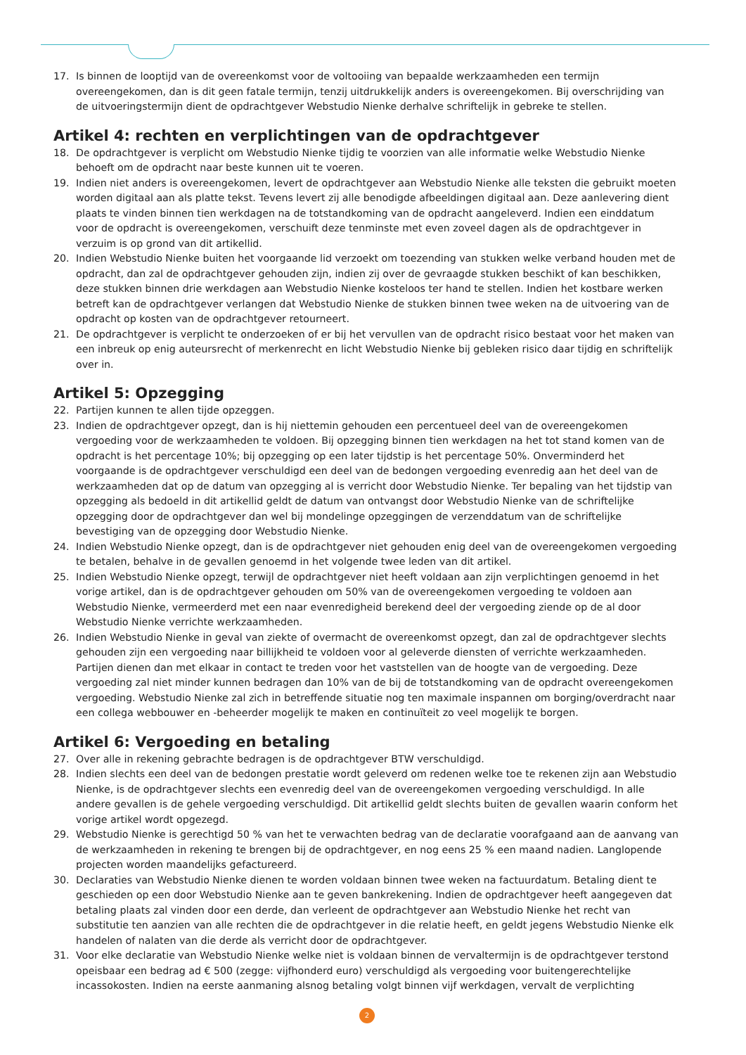17. Is binnen de looptijd van de overeenkomst voor de voltooiing van bepaalde werkzaamheden een termijn overeengekomen, dan is dit geen fatale termijn, tenzij uitdrukkelijk anders is overeengekomen. Bij overschrijding van de uitvoeringstermijn dient de opdrachtgever Webstudio Nienke derhalve schriftelijk in gebreke te stellen.
Artikel 4: rechten en verplichtingen van de opdrachtgever
18. De opdrachtgever is verplicht om Webstudio Nienke tijdig te voorzien van alle informatie welke Webstudio Nienke behoeft om de opdracht naar beste kunnen uit te voeren.
19. Indien niet anders is overeengekomen, levert de opdrachtgever aan Webstudio Nienke alle teksten die gebruikt moeten worden digitaal aan als platte tekst. Tevens levert zij alle benodigde afbeeldingen digitaal aan. Deze aanlevering dient plaats te vinden binnen tien werkdagen na de totstandkoming van de opdracht aangeleverd. Indien een einddatum voor de opdracht is overeengekomen, verschuift deze tenminste met even zoveel dagen als de opdrachtgever in verzuim is op grond van dit artikellid.
20. Indien Webstudio Nienke buiten het voorgaande lid verzoekt om toezending van stukken welke verband houden met de opdracht, dan zal de opdrachtgever gehouden zijn, indien zij over de gevraagde stukken beschikt of kan beschikken, deze stukken binnen drie werkdagen aan Webstudio Nienke kosteloos ter hand te stellen. Indien het kostbare werken betreft kan de opdrachtgever verlangen dat Webstudio Nienke de stukken binnen twee weken na de uitvoering van de opdracht op kosten van de opdrachtgever retourneert.
21. De opdrachtgever is verplicht te onderzoeken of er bij het vervullen van de opdracht risico bestaat voor het maken van een inbreuk op enig auteursrecht of merkenrecht en licht Webstudio Nienke bij gebleken risico daar tijdig en schriftelijk over in.
Artikel 5: Opzegging
22. Partijen kunnen te allen tijde opzeggen.
23. Indien de opdrachtgever opzegt, dan is hij niettemin gehouden een percentueel deel van de overeengekomen vergoeding voor de werkzaamheden te voldoen. Bij opzegging binnen tien werkdagen na het tot stand komen van de opdracht is het percentage 10%; bij opzegging op een later tijdstip is het percentage 50%. Onverminderd het voorgaande is de opdrachtgever verschuldigd een deel van de bedongen vergoeding evenredig aan het deel van de werkzaamheden dat op de datum van opzegging al is verricht door Webstudio Nienke. Ter bepaling van het tijdstip van opzegging als bedoeld in dit artikellid geldt de datum van ontvangst door Webstudio Nienke van de schriftelijke opzegging door de opdrachtgever dan wel bij mondelinge opzeggingen de verzenddatum van de schriftelijke bevestiging van de opzegging door Webstudio Nienke.
24. Indien Webstudio Nienke opzegt, dan is de opdrachtgever niet gehouden enig deel van de overeengekomen vergoeding te betalen, behalve in de gevallen genoemd in het volgende twee leden van dit artikel.
25. Indien Webstudio Nienke opzegt, terwijl de opdrachtgever niet heeft voldaan aan zijn verplichtingen genoemd in het vorige artikel, dan is de opdrachtgever gehouden om 50% van de overeengekomen vergoeding te voldoen aan Webstudio Nienke, vermeerderd met een naar evenredigheid berekend deel der vergoeding ziende op de al door Webstudio Nienke verrichte werkzaamheden.
26. Indien Webstudio Nienke in geval van ziekte of overmacht de overeenkomst opzegt, dan zal de opdrachtgever slechts gehouden zijn een vergoeding naar billijkheid te voldoen voor al geleverde diensten of verrichte werkzaamheden. Partijen dienen dan met elkaar in contact te treden voor het vaststellen van de hoogte van de vergoeding. Deze vergoeding zal niet minder kunnen bedragen dan 10% van de bij de totstandkoming van de opdracht overeengekomen vergoeding. Webstudio Nienke zal zich in betreffende situatie nog ten maximale inspannen om borging/overdracht naar een collega webbouwer en -beheerder mogelijk te maken en continuïteit zo veel mogelijk te borgen.
Artikel 6: Vergoeding en betaling
27. Over alle in rekening gebrachte bedragen is de opdrachtgever BTW verschuldigd.
28. Indien slechts een deel van de bedongen prestatie wordt geleverd om redenen welke toe te rekenen zijn aan Webstudio Nienke, is de opdrachtgever slechts een evenredig deel van de overeengekomen vergoeding verschuldigd. In alle andere gevallen is de gehele vergoeding verschuldigd. Dit artikellid geldt slechts buiten de gevallen waarin conform het vorige artikel wordt opgezegd.
29. Webstudio Nienke is gerechtigd 50 % van het te verwachten bedrag van de declaratie voorafgaand aan de aanvang van de werkzaamheden in rekening te brengen bij de opdrachtgever, en nog eens 25 % een maand nadien. Langlopende projecten worden maandelijks gefactureerd.
30. Declaraties van Webstudio Nienke dienen te worden voldaan binnen twee weken na factuurdatum. Betaling dient te geschieden op een door Webstudio Nienke aan te geven bankrekening. Indien de opdrachtgever heeft aangegeven dat betaling plaats zal vinden door een derde, dan verleent de opdrachtgever aan Webstudio Nienke het recht van substitutie ten aanzien van alle rechten die de opdrachtgever in die relatie heeft, en geldt jegens Webstudio Nienke elk handelen of nalaten van die derde als verricht door de opdrachtgever.
31. Voor elke declaratie van Webstudio Nienke welke niet is voldaan binnen de vervaltermijn is de opdrachtgever terstond opeisbaar een bedrag ad € 500 (zegge: vijfhonderd euro) verschuldigd als vergoeding voor buitengerechtelijke incassokosten. Indien na eerste aanmaning alsnog betaling volgt binnen vijf werkdagen, vervalt de verplichting
2